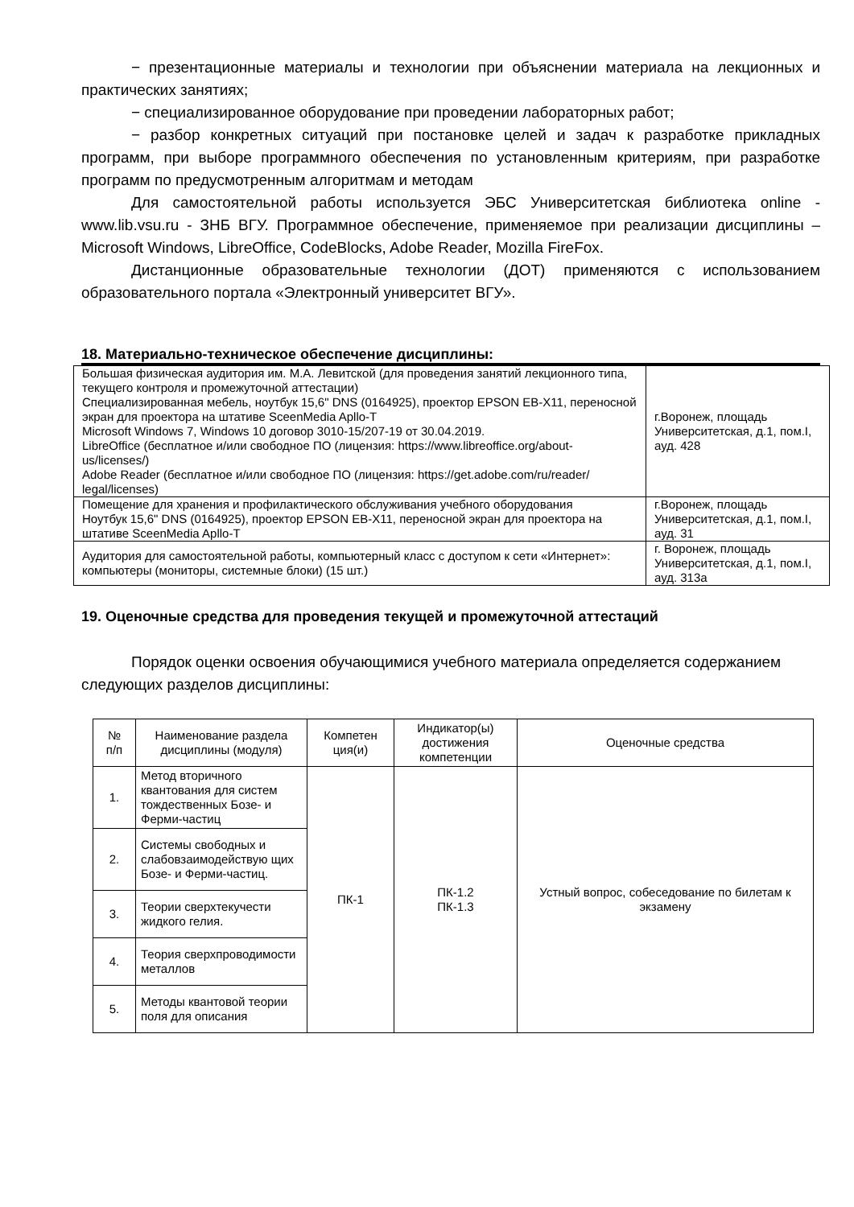− презентационные материалы и технологии при объяснении материала на лекционных и практических занятиях;
− специализированное оборудование при проведении лабораторных работ;
− разбор конкретных ситуаций при постановке целей и задач к разработке прикладных программ, при выборе программного обеспечения по установленным критериям, при разработке программ по предусмотренным алгоритмам и методам
Для самостоятельной работы используется ЭБС Университетская библиотека online - www.lib.vsu.ru - ЗНБ ВГУ. Программное обеспечение, применяемое при реализации дисциплины – Microsoft Windows, LibreOffice, CodeBlocks, Adobe Reader, Mozilla FireFox.
Дистанционные образовательные технологии (ДОТ) применяются с использованием образовательного портала «Электронный университет ВГУ».
18. Материально-техническое обеспечение дисциплины:
| Большая физическая аудитория им. М.А. Левитской (для проведения занятий лекционного типа, текущего контроля и промежуточной аттестации) Специализированная мебель, ноутбук 15,6" DNS (0164925), проектор EPSON EB-X11, переносной экран для проектора на штативе SceenMedia Apllo-T Microsoft Windows 7, Windows 10 договор 3010-15/207-19 от 30.04.2019. LibreOffice (бесплатное и/или свободное ПО (лицензия: https://www.libreoffice.org/about-us/licenses/) Adobe Reader (бесплатное и/или свободное ПО (лицензия: https://get.adobe.com/ru/reader/ legal/licenses) | г.Воронеж, площадь Университетская, д.1, пом.I, ауд. 428 |
| Помещение для хранения и профилактического обслуживания учебного оборудования Ноутбук 15,6" DNS (0164925), проектор EPSON EB-X11, переносной экран для проектора на штативе SceenMedia Apllo-T | г.Воронеж, площадь Университетская, д.1, пом.I, ауд. 31 |
| Аудитория для самостоятельной работы, компьютерный класс с доступом к сети «Интернет»: компьютеры (мониторы, системные блоки) (15 шт.) | г. Воронеж, площадь Университетская, д.1, пом.I, ауд. 313а |
19. Оценочные средства для проведения текущей и промежуточной аттестаций
Порядок оценки освоения обучающимися учебного материала определяется содержанием следующих разделов дисциплины:
| № п/п | Наименование раздела дисциплины (модуля) | Компетен ция(и) | Индикатор(ы) достижения компетенции | Оценочные средства |
| --- | --- | --- | --- | --- |
| 1. | Метод вторичного квантования для систем тождественных Бозе- и Ферми-частиц | ПК-1 | ПК-1.2 ПК-1.3 | Устный вопрос, собеседование по билетам к экзамену |
| 2. | Системы свободных и слабовзаимодействую щих Бозе- и Ферми-частиц. | | | |
| 3. | Теории сверхтекучести жидкого гелия. | | | |
| 4. | Теория сверхпроводимости металлов | | | |
| 5. | Методы квантовой теории поля для описания | | | |